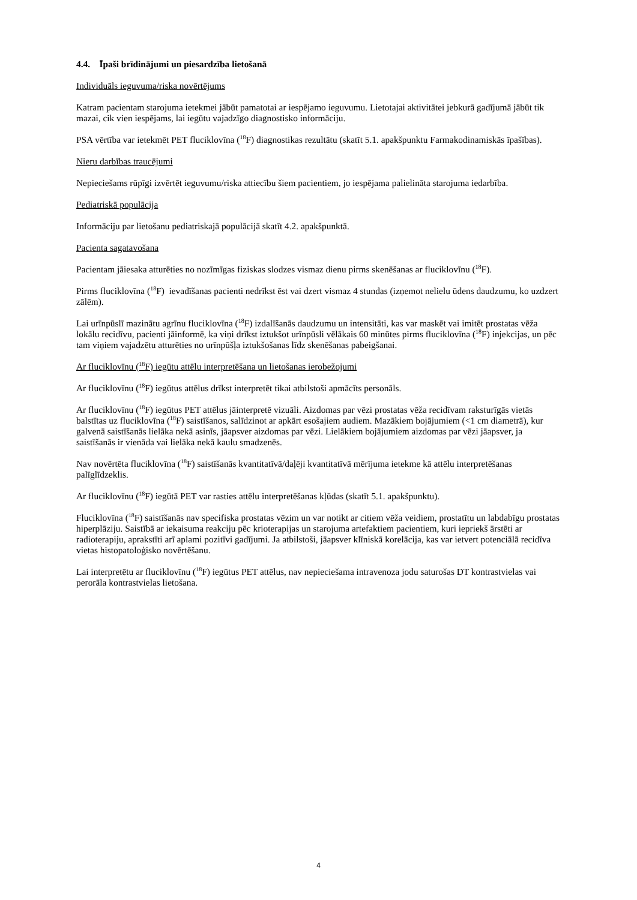4.4. Īpaši brīdinājumi un piesardzība lietošanā
Individuāls ieguvuma/riska novērtējums
Katram pacientam starojuma ietekmei jābūt pamatotai ar iespējamo ieguvumu. Lietotajai aktivitātei jebkurā gadījumā jābūt tik mazai, cik vien iespējams, lai iegūtu vajadzīgo diagnostisko informāciju.
PSA vērtība var ietekmēt PET fluciklovīna (<sup>18</sup>F) diagnostikas rezultātu (skatīt 5.1. apakšpunktu Farmakodinamiskās īpašības).
Nieru darbības traucējumi
Nepieciešams rūpīgi izvērtēt ieguvumu/riska attiecību šiem pacientiem, jo iespējama palielināta starojuma iedarbība.
Pediatriskā populācija
Informāciju par lietošanu pediatriskajā populācijā skatīt 4.2. apakšpunktā.
Pacienta sagatavošana
Pacientam jāiesaka atturēties no nozīmīgas fiziskas slodzes vismaz dienu pirms skenēšanas ar fluciklovīnu (<sup>18</sup>F).
Pirms fluciklovīna (<sup>18</sup>F) ievadīšanas pacienti nedrīkst ēst vai dzert vismaz 4 stundas (izņemot nelielu ūdens daudzumu, ko uzdzert zālēm).
Lai urīnpūslī mazinātu agrīnu fluciklovīna (<sup>18</sup>F) izdalīšanās daudzumu un intensitāti, kas var maskēt vai imitēt prostatas vēža lokālu recidīvu, pacienti jāinformē, ka viņi drīkst iztukšot urīnpūsli vēlākais 60 minūtes pirms fluciklovīna (<sup>18</sup>F) injekcijas, un pēc tam viņiem vajadzētu atturēties no urīnpūšļa iztukšošanas līdz skenēšanas pabeigšanai.
Ar fluciklovīnu (<sup>18</sup>F) iegūtu attēlu interpretēšana un lietošanas ierobežojumi
Ar fluciklovīnu (<sup>18</sup>F) iegūtus attēlus drīkst interpretēt tikai atbilstoši apmācīts personāls.
Ar fluciklovīnu (<sup>18</sup>F) iegūtus PET attēlus jāinterpretē vizuāli. Aizdomas par vēzi prostatas vēža recidīvam raksturīgās vietās balstītas uz fluciklovīna (<sup>18</sup>F) saistīšanos, salīdzinot ar apkārt esošajiem audiem. Mazākiem bojājumiem (<1 cm diametrā), kur galvenā saistīšanās lielāka nekā asinīs, jāapsver aizdomas par vēzi. Lielākiem bojājumiem aizdomas par vēzi jāapsver, ja saistīšanās ir vienāda vai lielāka nekā kaulu smadzenēs.
Nav novērtēta fluciklovīna (<sup>18</sup>F) saistīšanās kvantitatīvā/daļēji kvantitatīvā mērījuma ietekme kā attēlu interpretēšanas palīglīdzeklis.
Ar fluciklovīnu (<sup>18</sup>F) iegūtā PET var rasties attēlu interpretēšanas kļūdas (skatīt 5.1. apakšpunktu).
Fluciklovīna (<sup>18</sup>F) saistīšanās nav specifiska prostatas vēzim un var notikt ar citiem vēža veidiem, prostatītu un labdabīgu prostatas hiperplāziju. Saistībā ar iekaisuma reakciju pēc krioterapijas un starojuma artefaktiem pacientiem, kuri iepriekš ārstēti ar radioterapiju, aprakstīti arī aplami pozitīvi gadījumi. Ja atbilstoši, jāapsver klīniskā korelācija, kas var ietvert potenciālā recidīva vietas histopatoloģisko novērtēšanu.
Lai interpretētu ar fluciklovīnu (<sup>18</sup>F) iegūtus PET attēlus, nav nepieciešama intravenoza jodu saturošas DT kontrastvielas vai perorāla kontrastvielas lietošana.
4